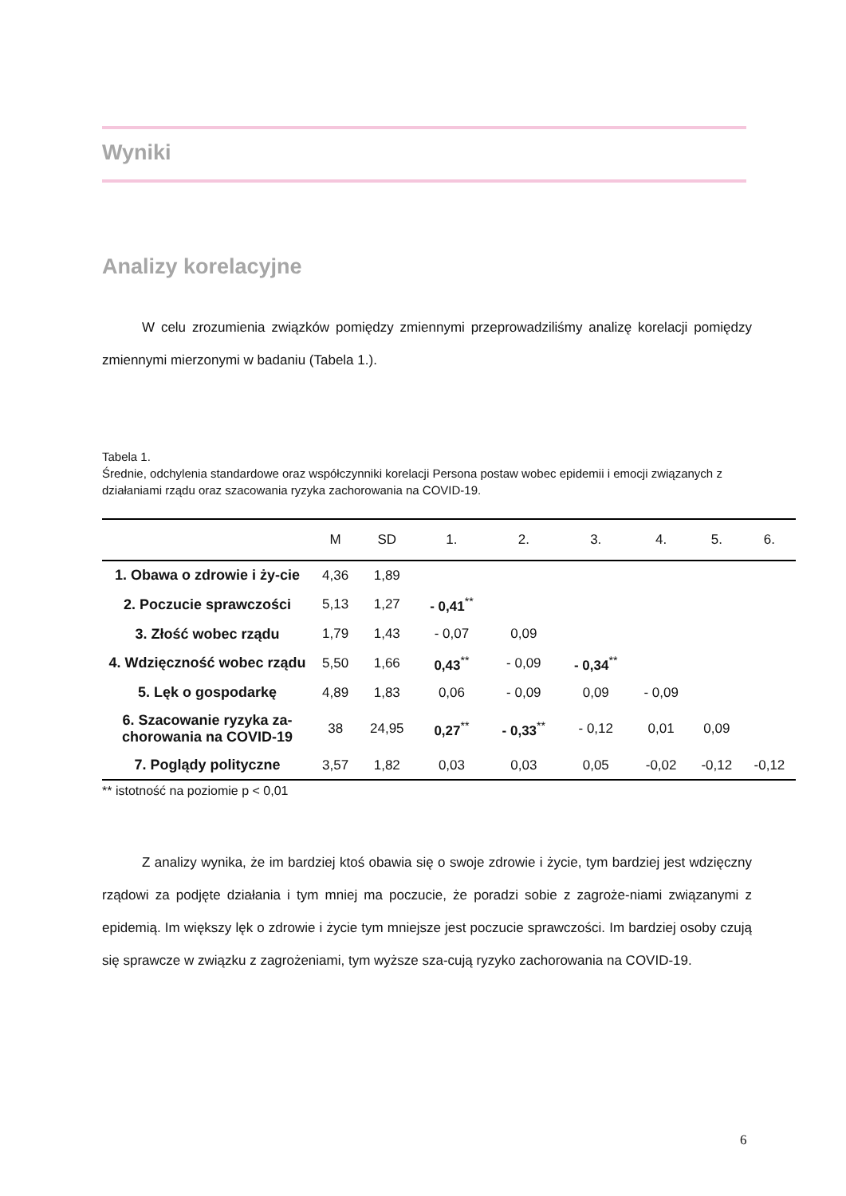Wyniki
Analizy korelacyjne
W celu zrozumienia związków pomiędzy zmiennymi przeprowadziliśmy analizę korelacji pomiędzy zmiennymi mierzonymi w badaniu (Tabela 1.).
Tabela 1.
Średnie, odchylenia standardowe oraz współczynniki korelacji Persona postaw wobec epidemii i emocji związanych z działaniami rządu oraz szacowania ryzyka zachorowania na COVID-19.
| | M | SD | 1. | 2. | 3. | 4. | 5. | 6. |
| --- | --- | --- | --- | --- | --- | --- | --- | --- |
| 1. Obawa o zdrowie i ży-cie | 4,36 | 1,89 | | | | | | |
| 2. Poczucie sprawczości | 5,13 | 1,27 | - 0,41<sup>**</sup> | | | | | |
| 3. Złość wobec rządu | 1,79 | 1,43 | - 0,07 | 0,09 | | | | |
| 4. Wdzięczność wobec rządu | 5,50 | 1,66 | 0,43<sup>**</sup> | - 0,09 | - 0,34<sup>**</sup> | | | |
| 5. Lęk o gospodarkę | 4,89 | 1,83 | 0,06 | - 0,09 | 0,09 | - 0,09 | | |
| 6. Szacowanie ryzyka za-chorowania na COVID-19 | 38 | 24,95 | 0,27<sup>**</sup> | - 0,33<sup>**</sup> | - 0,12 | 0,01 | 0,09 | |
| 7. Poglądy polityczne | 3,57 | 1,82 | 0,03 | 0,03 | 0,05 | -0,02 | -0,12 | -0,12 |
** istotność na poziomie p < 0,01
Z analizy wynika, że im bardziej ktoś obawia się o swoje zdrowie i życie, tym bardziej jest wdzięczny rządowi za podjęte działania i tym mniej ma poczucie, że poradzi sobie z zagroże-niami związanymi z epidemią. Im większy lęk o zdrowie i życie tym mniejsze jest poczucie sprawczości. Im bardziej osoby czują się sprawcze w związku z zagrożeniami, tym wyższe sza-cują ryzyko zachorowania na COVID-19.
6